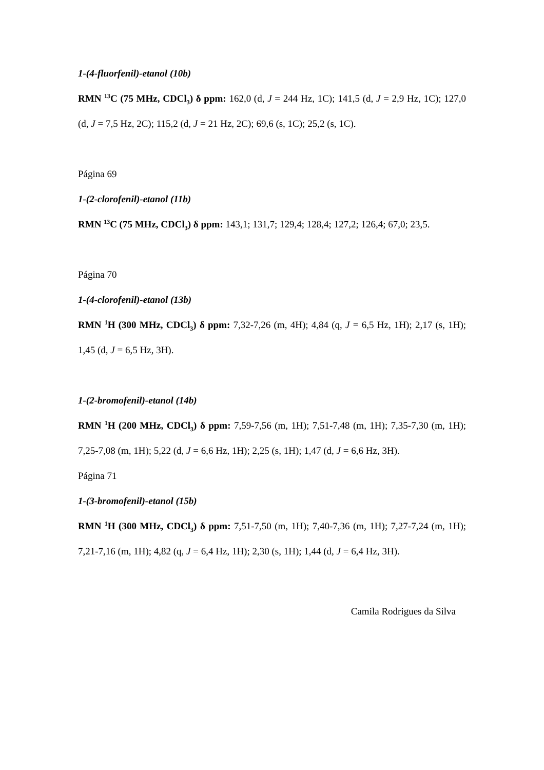1-(4-fluorfenil)-etanol (10b)
RMN <sup>13</sup>C (75 MHz, CDCl<sub>3</sub>) δ ppm: 162,0 (d, J = 244 Hz, 1C); 141,5 (d, J = 2,9 Hz, 1C); 127,0 (d, J = 7,5 Hz, 2C); 115,2 (d, J = 21 Hz, 2C); 69,6 (s, 1C); 25,2 (s, 1C).
Página 69
1-(2-clorofenil)-etanol (11b)
RMN <sup>13</sup>C (75 MHz, CDCl<sub>3</sub>) δ ppm: 143,1; 131,7; 129,4; 128,4; 127,2; 126,4; 67,0; 23,5.
Página 70
1-(4-clorofenil)-etanol (13b)
RMN <sup>1</sup>H (300 MHz, CDCl<sub>3</sub>) δ ppm: 7,32-7,26 (m, 4H); 4,84 (q, J = 6,5 Hz, 1H); 2,17 (s, 1H); 1,45 (d, J = 6,5 Hz, 3H).
1-(2-bromofenil)-etanol (14b)
RMN <sup>1</sup>H (200 MHz, CDCl<sub>3</sub>) δ ppm: 7,59-7,56 (m, 1H); 7,51-7,48 (m, 1H); 7,35-7,30 (m, 1H); 7,25-7,08 (m, 1H); 5,22 (d, J = 6,6 Hz, 1H); 2,25 (s, 1H); 1,47 (d, J = 6,6 Hz, 3H).
Página 71
1-(3-bromofenil)-etanol (15b)
RMN <sup>1</sup>H (300 MHz, CDCl<sub>3</sub>) δ ppm: 7,51-7,50 (m, 1H); 7,40-7,36 (m, 1H); 7,27-7,24 (m, 1H); 7,21-7,16 (m, 1H); 4,82 (q, J = 6,4 Hz, 1H); 2,30 (s, 1H); 1,44 (d, J = 6,4 Hz, 3H).
Camila Rodrigues da Silva